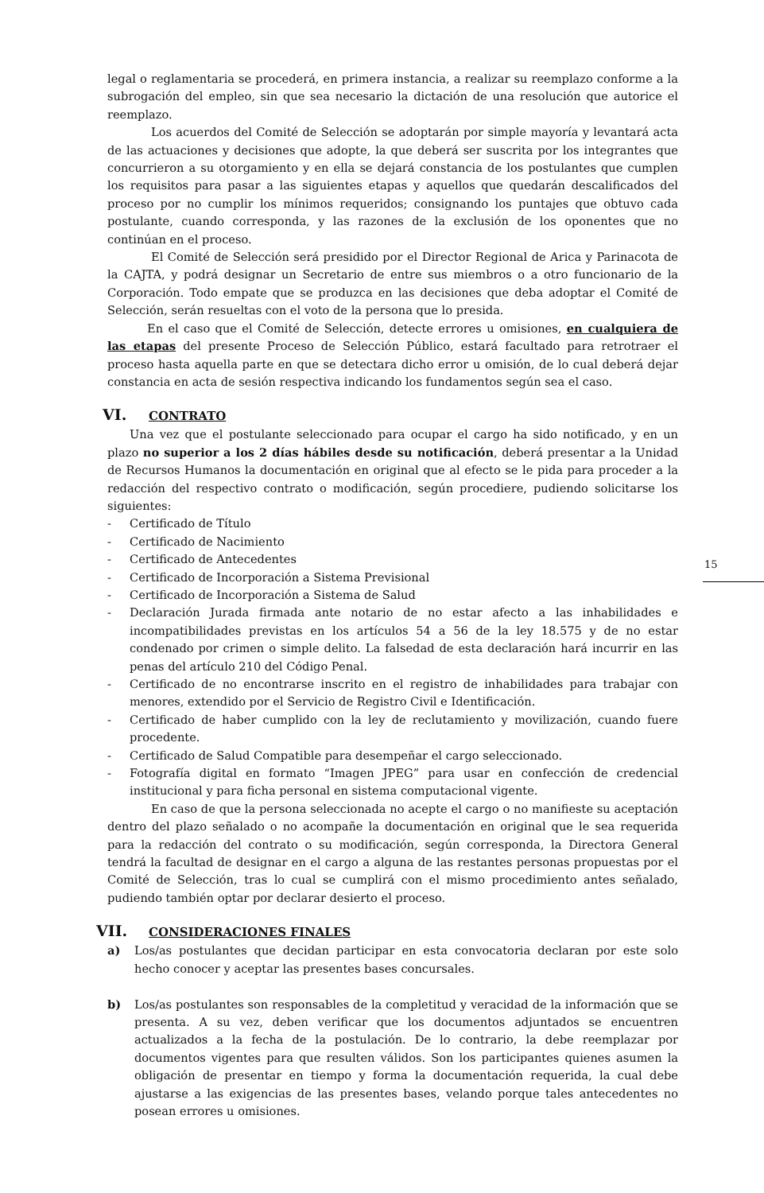15
legal o reglamentaria se procederá, en primera instancia, a realizar su reemplazo conforme a la subrogación del empleo, sin que sea necesario la dictación de una resolución que autorice el reemplazo.
Los acuerdos del Comité de Selección se adoptarán por simple mayoría y levantará acta de las actuaciones y decisiones que adopte, la que deberá ser suscrita por los integrantes que concurrieron a su otorgamiento y en ella se dejará constancia de los postulantes que cumplen los requisitos para pasar a las siguientes etapas y aquellos que quedarán descalificados del proceso por no cumplir los mínimos requeridos; consignando los puntajes que obtuvo cada postulante, cuando corresponda, y las razones de la exclusión de los oponentes que no continúan en el proceso.
El Comité de Selección será presidido por el Director Regional de Arica y Parinacota de la CAJTA, y podrá designar un Secretario de entre sus miembros o a otro funcionario de la Corporación. Todo empate que se produzca en las decisiones que deba adoptar el Comité de Selección, serán resueltas con el voto de la persona que lo presida.
En el caso que el Comité de Selección, detecte errores u omisiones, en cualquiera de las etapas del presente Proceso de Selección Público, estará facultado para retrotraer el proceso hasta aquella parte en que se detectara dicho error u omisión, de lo cual deberá dejar constancia en acta de sesión respectiva indicando los fundamentos según sea el caso.
VI. CONTRATO
Una vez que el postulante seleccionado para ocupar el cargo ha sido notificado, y en un plazo no superior a los 2 días hábiles desde su notificación, deberá presentar a la Unidad de Recursos Humanos la documentación en original que al efecto se le pida para proceder a la redacción del respectivo contrato o modificación, según procediere, pudiendo solicitarse los siguientes:
- Certificado de Título
- Certificado de Nacimiento
- Certificado de Antecedentes
- Certificado de Incorporación a Sistema Previsional
- Certificado de Incorporación a Sistema de Salud
- Declaración Jurada firmada ante notario de no estar afecto a las inhabilidades e incompatibilidades previstas en los artículos 54 a 56 de la ley 18.575 y de no estar condenado por crimen o simple delito. La falsedad de esta declaración hará incurrir en las penas del artículo 210 del Código Penal.
- Certificado de no encontrarse inscrito en el registro de inhabilidades para trabajar con menores, extendido por el Servicio de Registro Civil e Identificación.
- Certificado de haber cumplido con la ley de reclutamiento y movilización, cuando fuere procedente.
- Certificado de Salud Compatible para desempeñar el cargo seleccionado.
- Fotografía digital en formato “Imagen JPEG” para usar en confección de credencial institucional y para ficha personal en sistema computacional vigente.
En caso de que la persona seleccionada no acepte el cargo o no manifieste su aceptación dentro del plazo señalado o no acompañe la documentación en original que le sea requerida para la redacción del contrato o su modificación, según corresponda, la Directora General tendrá la facultad de designar en el cargo a alguna de las restantes personas propuestas por el Comité de Selección, tras lo cual se cumplirá con el mismo procedimiento antes señalado, pudiendo también optar por declarar desierto el proceso.
VII. CONSIDERACIONES FINALES
a) Los/as postulantes que decidan participar en esta convocatoria declaran por este solo hecho conocer y aceptar las presentes bases concursales.
b) Los/as postulantes son responsables de la completitud y veracidad de la información que se presenta. A su vez, deben verificar que los documentos adjuntados se encuentren actualizados a la fecha de la postulación. De lo contrario, la debe reemplazar por documentos vigentes para que resulten válidos. Son los participantes quienes asumen la obligación de presentar en tiempo y forma la documentación requerida, la cual debe ajustarse a las exigencias de las presentes bases, velando porque tales antecedentes no posean errores u omisiones.